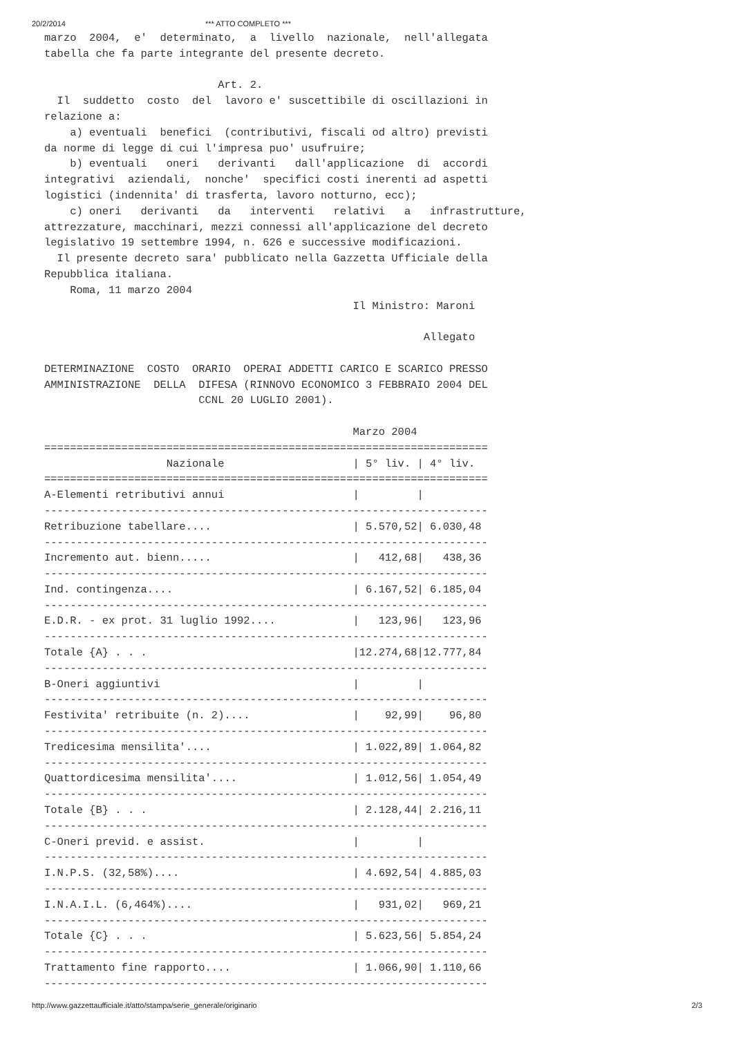20/2/2014 *** ATTO COMPLETO ***
marzo  2004,  e'  determinato,  a  livello  nazionale,  nell'allegata
tabella che fa parte integrante del presente decreto.

                           Art. 2.
  Il  suddetto  costo  del  lavoro e' suscettibile di oscillazioni in
relazione a:
    a) eventuali  benefici  (contributivi, fiscali od altro) previsti
da norme di legge di cui l'impresa puo' usufruire;
    b) eventuali   oneri   derivanti   dall'applicazione  di  accordi
integrativi  aziendali,  nonche'  specifici costi inerenti ad aspetti
logistici (indennita' di trasferta, lavoro notturno, ecc);
    c) oneri   derivanti   da   interventi   relativi   a   infrastrutture,
attrezzature, macchinari, mezzi connessi all'applicazione del decreto
legislativo 19 settembre 1994, n. 626 e successive modificazioni.
  Il presente decreto sara' pubblicato nella Gazzetta Ufficiale della
Repubblica italiana.
    Roma, 11 marzo 2004
                                                Il Ministro: Maroni

                                                           Allegato

DETERMINAZIONE  COSTO  ORARIO  OPERAI ADDETTI CARICO E SCARICO PRESSO
AMMINISTRAZIONE  DELLA  DIFESA (RINNOVO ECONOMICO 3 FEBBRAIO 2004 DEL
                        CCNL 20 LUGLIO 2001).

                                                Marzo 2004
=====================================================================
                   Nazionale                    | 5° liv. | 4° liv.
=====================================================================
A-Elementi retributivi annui                    |         |
---------------------------------------------------------------------
Retribuzione tabellare....                      | 5.570,52| 6.030,48
---------------------------------------------------------------------
Incremento aut. bienn.....                      |   412,68|   438,36
---------------------------------------------------------------------
Ind. contingenza....                            | 6.167,52| 6.185,04
---------------------------------------------------------------------
E.D.R. - ex prot. 31 luglio 1992....            |   123,96|   123,96
---------------------------------------------------------------------
Totale {A} . . .                                |12.274,68|12.777,84
---------------------------------------------------------------------
B-Oneri aggiuntivi                              |         |
---------------------------------------------------------------------
Festivita' retribuite (n. 2)....                |    92,99|    96,80
---------------------------------------------------------------------
Tredicesima mensilita'....                      | 1.022,89| 1.064,82
---------------------------------------------------------------------
Quattordicesima mensilita'....                  | 1.012,56| 1.054,49
---------------------------------------------------------------------
Totale {B} . . .                                | 2.128,44| 2.216,11
---------------------------------------------------------------------
C-Oneri previd. e assist.                       |         |
---------------------------------------------------------------------
I.N.P.S. (32,58%)....                           | 4.692,54| 4.885,03
---------------------------------------------------------------------
I.N.A.I.L. (6,464%)....                         |   931,02|   969,21
---------------------------------------------------------------------
Totale {C} . . .                                | 5.623,56| 5.854,24
---------------------------------------------------------------------
Trattamento fine rapporto....                   | 1.066,90| 1.110,66
---------------------------------------------------------------------
http://www.gazzettaufficiale.it/atto/stampa/serie_generale/originario 2/3